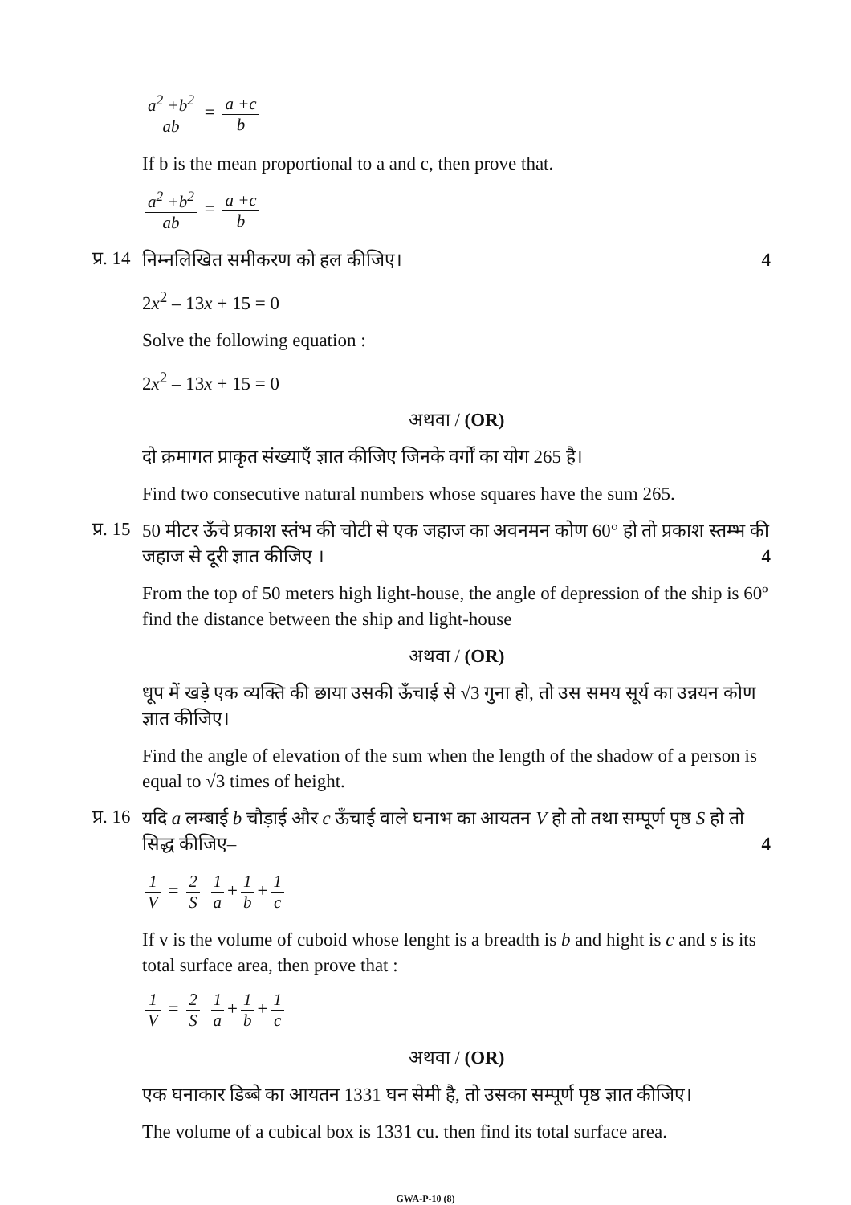a<sup>2</sup> +b<sup>2</sup> ab = a +c b
If b is the mean proportional to a and c, then prove that.
a<sup>2</sup> +b<sup>2</sup> ab = a +c b
प्र. 14
निम्नलिखित समीकरण को हल कीजिए। 4
2x<sup>2</sup> – 13x + 15 = 0
Solve the following equation :
2x<sup>2</sup> – 13x + 15 = 0
अथवा / (OR)
दो क्रमागत प्राकृत संख्याएँ ज्ञात कीजिए जिनके वर्गों का योग 265 है।
Find two consecutive natural numbers whose squares have the sum 265.
प्र. 15
50 मीटर ऊँचे प्रकाश स्तंभ की चोटी से एक जहाज का अवनमन कोण 60° हो तो प्रकाश स्तम्भ की जहाज से दूरी ज्ञात कीजिए । 4
From the top of 50 meters high light-house, the angle of depression of the ship is 60º find the distance between the ship and light-house
अथवा / (OR)
धूप में खड़े एक व्यक्ति की छाया उसकी ऊँचाई से √3 गुना हो, तो उस समय सूर्य का उन्नयन कोण ज्ञात कीजिए।
Find the angle of elevation of the sum when the length of the shadow of a person is equal to √3 times of height.
प्र. 16
यदि a लम्बाई b चौड़ाई और c ऊँचाई वाले घनाभ का आयतन V हो तो तथा सम्पूर्ण पृष्ठ S हो तो सिद्ध कीजिए– 4
1 V = 2 S 1 a + 1 b + 1 c
If v is the volume of cuboid whose lenght is a breadth is b and hight is c and s is its total surface area, then prove that :
1 V = 2 S 1 a + 1 b + 1 c
अथवा / (OR)
एक घनाकार डिब्बे का आयतन 1331 घन सेमी है, तो उसका सम्पूर्ण पृष्ठ ज्ञात कीजिए।
The volume of a cubical box is 1331 cu. then find its total surface area.
GWA-P-10 (8)